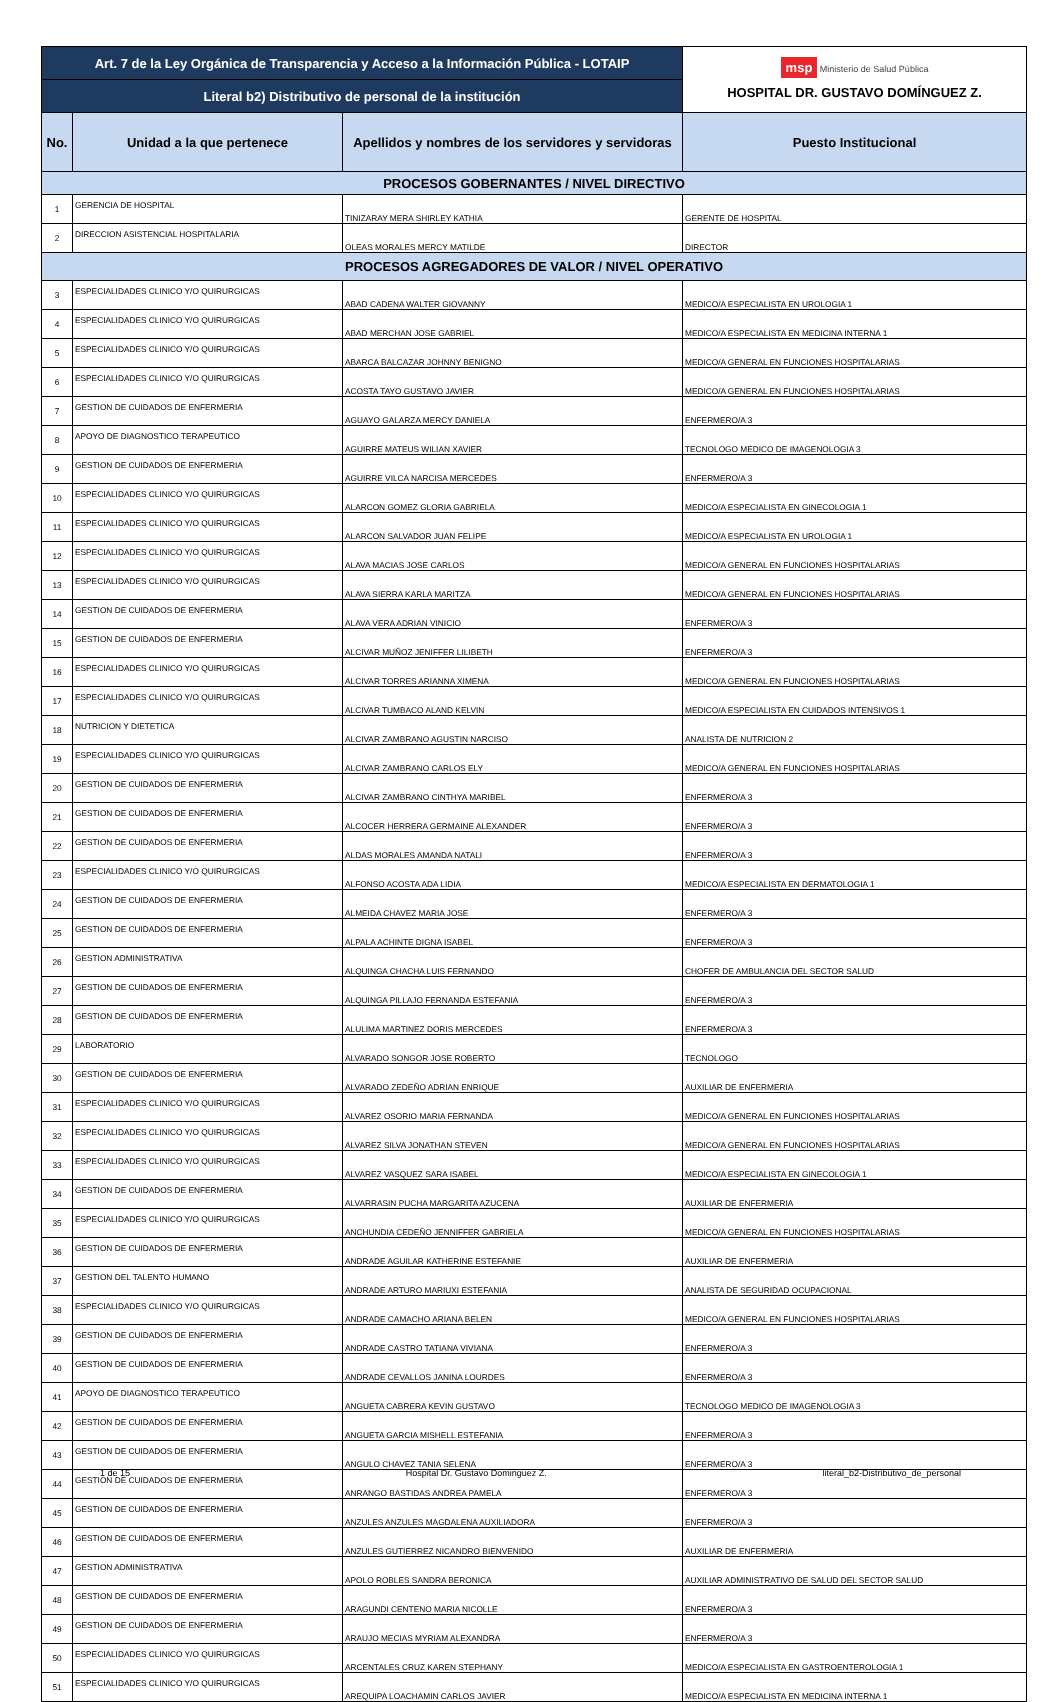| Art. 7 de la Ley Orgánica de Transparencia y Acceso a la Información Pública - LOTAIP | | | msp Ministerio de Salud Pública HOSPITAL DR. GUSTAVO DOMÍNGUEZ Z. |
| Literal b2) Distributivo de personal de la institución | | | |
| No. | Unidad a la que pertenece | Apellidos y nombres de los servidores y servidoras | Puesto Institucional |
| PROCESOS GOBERNANTES / NIVEL DIRECTIVO | | | |
| 1 | GERENCIA DE HOSPITAL | TINIZARAY MERA SHIRLEY KATHIA | GERENTE DE HOSPITAL |
| 2 | DIRECCION ASISTENCIAL HOSPITALARIA | OLEAS MORALES MERCY MATILDE | DIRECTOR |
| PROCESOS AGREGADORES DE VALOR / NIVEL OPERATIVO | | | |
| 3 | ESPECIALIDADES CLINICO Y/O QUIRURGICAS | ABAD CADENA WALTER GIOVANNY | MEDICO/A ESPECIALISTA EN UROLOGIA 1 |
| 4 | ESPECIALIDADES CLINICO Y/O QUIRURGICAS | ABAD MERCHAN JOSE GABRIEL | MEDICO/A ESPECIALISTA EN MEDICINA INTERNA 1 |
| 5 | ESPECIALIDADES CLINICO Y/O QUIRURGICAS | ABARCA BALCAZAR JOHNNY BENIGNO | MEDICO/A GENERAL EN FUNCIONES HOSPITALARIAS |
| 6 | ESPECIALIDADES CLINICO Y/O QUIRURGICAS | ACOSTA TAYO GUSTAVO JAVIER | MEDICO/A GENERAL EN FUNCIONES HOSPITALARIAS |
| 7 | GESTION DE CUIDADOS DE ENFERMERIA | AGUAYO GALARZA MERCY DANIELA | ENFERMERO/A 3 |
| 8 | APOYO DE DIAGNOSTICO TERAPEUTICO | AGUIRRE MATEUS WILIAN XAVIER | TECNOLOGO MEDICO DE IMAGENOLOGIA 3 |
| 9 | GESTION DE CUIDADOS DE ENFERMERIA | AGUIRRE VILCA NARCISA MERCEDES | ENFERMERO/A 3 |
| 10 | ESPECIALIDADES CLINICO Y/O QUIRURGICAS | ALARCON GOMEZ GLORIA GABRIELA | MEDICO/A ESPECIALISTA EN GINECOLOGIA 1 |
| 11 | ESPECIALIDADES CLINICO Y/O QUIRURGICAS | ALARCON SALVADOR JUAN FELIPE | MEDICO/A ESPECIALISTA EN UROLOGIA 1 |
| 12 | ESPECIALIDADES CLINICO Y/O QUIRURGICAS | ALAVA MACIAS JOSE CARLOS | MEDICO/A GENERAL EN FUNCIONES HOSPITALARIAS |
| 13 | ESPECIALIDADES CLINICO Y/O QUIRURGICAS | ALAVA SIERRA KARLA MARITZA | MEDICO/A GENERAL EN FUNCIONES HOSPITALARIAS |
| 14 | GESTION DE CUIDADOS DE ENFERMERIA | ALAVA VERA ADRIAN VINICIO | ENFERMERO/A 3 |
| 15 | GESTION DE CUIDADOS DE ENFERMERIA | ALCIVAR MUÑOZ JENIFFER LILIBETH | ENFERMERO/A 3 |
| 16 | ESPECIALIDADES CLINICO Y/O QUIRURGICAS | ALCIVAR TORRES ARIANNA XIMENA | MEDICO/A GENERAL EN FUNCIONES HOSPITALARIAS |
| 17 | ESPECIALIDADES CLINICO Y/O QUIRURGICAS | ALCIVAR TUMBACO ALAND KELVIN | MEDICO/A ESPECIALISTA EN CUIDADOS INTENSIVOS 1 |
| 18 | NUTRICION Y DIETETICA | ALCIVAR ZAMBRANO AGUSTIN NARCISO | ANALISTA DE NUTRICION 2 |
| 19 | ESPECIALIDADES CLINICO Y/O QUIRURGICAS | ALCIVAR ZAMBRANO CARLOS ELY | MEDICO/A GENERAL EN FUNCIONES HOSPITALARIAS |
| 20 | GESTION DE CUIDADOS DE ENFERMERIA | ALCIVAR ZAMBRANO CINTHYA MARIBEL | ENFERMERO/A 3 |
| 21 | GESTION DE CUIDADOS DE ENFERMERIA | ALCOCER HERRERA GERMAINE ALEXANDER | ENFERMERO/A 3 |
| 22 | GESTION DE CUIDADOS DE ENFERMERIA | ALDAS MORALES AMANDA NATALI | ENFERMERO/A 3 |
| 23 | ESPECIALIDADES CLINICO Y/O QUIRURGICAS | ALFONSO ACOSTA ADA LIDIA | MEDICO/A ESPECIALISTA EN DERMATOLOGIA 1 |
| 24 | GESTION DE CUIDADOS DE ENFERMERIA | ALMEIDA CHAVEZ MARIA JOSE | ENFERMERO/A 3 |
| 25 | GESTION DE CUIDADOS DE ENFERMERIA | ALPALA ACHINTE DIGNA ISABEL | ENFERMERO/A 3 |
| 26 | GESTION ADMINISTRATIVA | ALQUINGA CHACHA LUIS FERNANDO | CHOFER DE AMBULANCIA DEL SECTOR SALUD |
| 27 | GESTION DE CUIDADOS DE ENFERMERIA | ALQUINGA PILLAJO FERNANDA ESTEFANIA | ENFERMERO/A 3 |
| 28 | GESTION DE CUIDADOS DE ENFERMERIA | ALULIMA MARTINEZ DORIS MERCEDES | ENFERMERO/A 3 |
| 29 | LABORATORIO | ALVARADO SONGOR JOSE ROBERTO | TECNOLOGO |
| 30 | GESTION DE CUIDADOS DE ENFERMERIA | ALVARADO ZEDEÑO ADRIAN ENRIQUE | AUXILIAR DE ENFERMERIA |
| 31 | ESPECIALIDADES CLINICO Y/O QUIRURGICAS | ALVAREZ OSORIO MARIA FERNANDA | MEDICO/A GENERAL EN FUNCIONES HOSPITALARIAS |
| 32 | ESPECIALIDADES CLINICO Y/O QUIRURGICAS | ALVAREZ SILVA JONATHAN STEVEN | MEDICO/A GENERAL EN FUNCIONES HOSPITALARIAS |
| 33 | ESPECIALIDADES CLINICO Y/O QUIRURGICAS | ALVAREZ VASQUEZ SARA ISABEL | MEDICO/A ESPECIALISTA EN GINECOLOGIA 1 |
| 34 | GESTION DE CUIDADOS DE ENFERMERIA | ALVARRASIN PUCHA MARGARITA AZUCENA | AUXILIAR DE ENFERMERIA |
| 35 | ESPECIALIDADES CLINICO Y/O QUIRURGICAS | ANCHUNDIA CEDEÑO JENNIFFER GABRIELA | MEDICO/A GENERAL EN FUNCIONES HOSPITALARIAS |
| 36 | GESTION DE CUIDADOS DE ENFERMERIA | ANDRADE AGUILAR KATHERINE ESTEFANIE | AUXILIAR DE ENFERMERIA |
| 37 | GESTION DEL TALENTO HUMANO | ANDRADE ARTURO MARIUXI ESTEFANIA | ANALISTA DE SEGURIDAD OCUPACIONAL |
| 38 | ESPECIALIDADES CLINICO Y/O QUIRURGICAS | ANDRADE CAMACHO ARIANA BELEN | MEDICO/A GENERAL EN FUNCIONES HOSPITALARIAS |
| 39 | GESTION DE CUIDADOS DE ENFERMERIA | ANDRADE CASTRO TATIANA VIVIANA | ENFERMERO/A 3 |
| 40 | GESTION DE CUIDADOS DE ENFERMERIA | ANDRADE CEVALLOS JANINA LOURDES | ENFERMERO/A 3 |
| 41 | APOYO DE DIAGNOSTICO TERAPEUTICO | ANGUETA CABRERA KEVIN GUSTAVO | TECNOLOGO MEDICO DE IMAGENOLOGIA 3 |
| 42 | GESTION DE CUIDADOS DE ENFERMERIA | ANGUETA GARCIA MISHELL ESTEFANIA | ENFERMERO/A 3 |
| 43 | GESTION DE CUIDADOS DE ENFERMERIA | ANGULO CHAVEZ TANIA SELENA | ENFERMERO/A 3 |
| 44 | GESTION DE CUIDADOS DE ENFERMERIA | ANRANGO BASTIDAS ANDREA PAMELA | ENFERMERO/A 3 |
| 45 | GESTION DE CUIDADOS DE ENFERMERIA | ANZULES ANZULES MAGDALENA AUXILIADORA | ENFERMERO/A 3 |
| 46 | GESTION DE CUIDADOS DE ENFERMERIA | ANZULES GUTIERREZ NICANDRO BIENVENIDO | AUXILIAR DE ENFERMERIA |
| 47 | GESTION ADMINISTRATIVA | APOLO ROBLES SANDRA BERONICA | AUXILIAR ADMINISTRATIVO DE SALUD DEL SECTOR SALUD |
| 48 | GESTION DE CUIDADOS DE ENFERMERIA | ARAGUNDI CENTENO MARIA NICOLLE | ENFERMERO/A 3 |
| 49 | GESTION DE CUIDADOS DE ENFERMERIA | ARAUJO MECIAS MYRIAM ALEXANDRA | ENFERMERO/A 3 |
| 50 | ESPECIALIDADES CLINICO Y/O QUIRURGICAS | ARCENTALES CRUZ KAREN STEPHANY | MEDICO/A ESPECIALISTA EN GASTROENTEROLOGIA 1 |
| 51 | ESPECIALIDADES CLINICO Y/O QUIRURGICAS | AREQUIPA LOACHAMIN CARLOS JAVIER | MEDICO/A ESPECIALISTA EN MEDICINA INTERNA 1 |
1 de 15 Hospital Dr. Gustavo Dominguez Z. literal_b2-Distributivo_de_personal